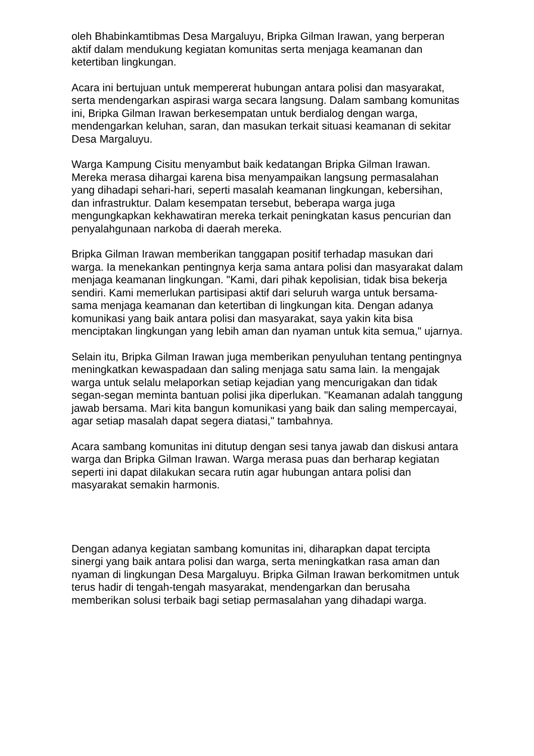oleh Bhabinkamtibmas Desa Margaluyu, Bripka Gilman Irawan, yang berperan aktif dalam mendukung kegiatan komunitas serta menjaga keamanan dan ketertiban lingkungan.
Acara ini bertujuan untuk mempererat hubungan antara polisi dan masyarakat, serta mendengarkan aspirasi warga secara langsung. Dalam sambang komunitas ini, Bripka Gilman Irawan berkesempatan untuk berdialog dengan warga, mendengarkan keluhan, saran, dan masukan terkait situasi keamanan di sekitar Desa Margaluyu.
Warga Kampung Cisitu menyambut baik kedatangan Bripka Gilman Irawan. Mereka merasa dihargai karena bisa menyampaikan langsung permasalahan yang dihadapi sehari-hari, seperti masalah keamanan lingkungan, kebersihan, dan infrastruktur. Dalam kesempatan tersebut, beberapa warga juga mengungkapkan kekhawatiran mereka terkait peningkatan kasus pencurian dan penyalahgunaan narkoba di daerah mereka.
Bripka Gilman Irawan memberikan tanggapan positif terhadap masukan dari warga. Ia menekankan pentingnya kerja sama antara polisi dan masyarakat dalam menjaga keamanan lingkungan. "Kami, dari pihak kepolisian, tidak bisa bekerja sendiri. Kami memerlukan partisipasi aktif dari seluruh warga untuk bersama-sama menjaga keamanan dan ketertiban di lingkungan kita. Dengan adanya komunikasi yang baik antara polisi dan masyarakat, saya yakin kita bisa menciptakan lingkungan yang lebih aman dan nyaman untuk kita semua," ujarnya.
Selain itu, Bripka Gilman Irawan juga memberikan penyuluhan tentang pentingnya meningkatkan kewaspadaan dan saling menjaga satu sama lain. Ia mengajak warga untuk selalu melaporkan setiap kejadian yang mencurigakan dan tidak segan-segan meminta bantuan polisi jika diperlukan. "Keamanan adalah tanggung jawab bersama. Mari kita bangun komunikasi yang baik dan saling mempercayai, agar setiap masalah dapat segera diatasi," tambahnya.
Acara sambang komunitas ini ditutup dengan sesi tanya jawab dan diskusi antara warga dan Bripka Gilman Irawan. Warga merasa puas dan berharap kegiatan seperti ini dapat dilakukan secara rutin agar hubungan antara polisi dan masyarakat semakin harmonis.
Dengan adanya kegiatan sambang komunitas ini, diharapkan dapat tercipta sinergi yang baik antara polisi dan warga, serta meningkatkan rasa aman dan nyaman di lingkungan Desa Margaluyu. Bripka Gilman Irawan berkomitmen untuk terus hadir di tengah-tengah masyarakat, mendengarkan dan berusaha memberikan solusi terbaik bagi setiap permasalahan yang dihadapi warga.